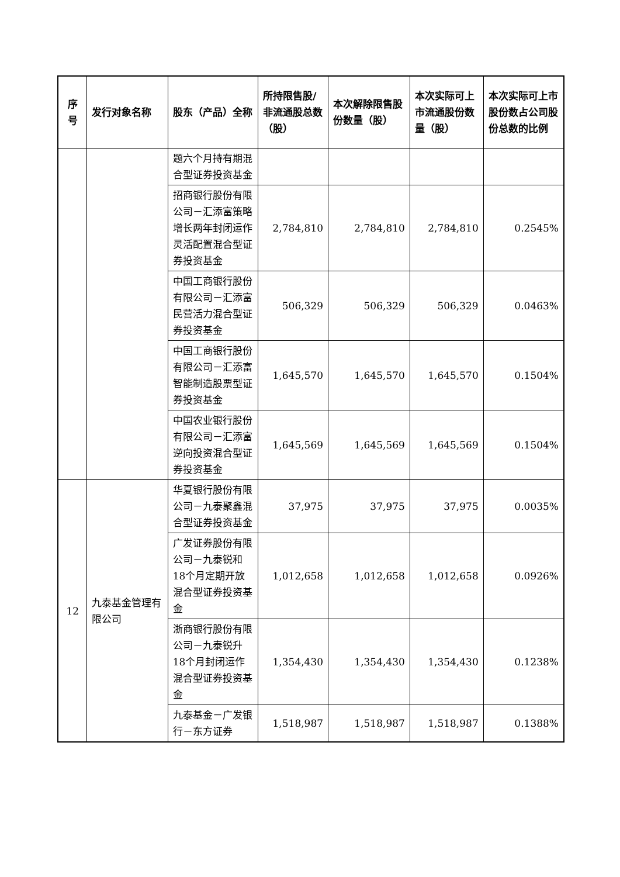| 序号 | 发行对象名称 | 股东（产品）全称 | 所持限售股/非流通股总数（股） | 本次解除限售股份数量（股） | 本次实际可上市流通股份数量（股） | 本次实际可上市股份数占公司股份总数的比例 |
| --- | --- | --- | --- | --- | --- | --- |
| | | 题六个月持有期混合型证券投资基金 | | | | |
| | | 招商银行股份有限公司－汇添富策略增长两年封闭运作灵活配置混合型证券投资基金 | 2,784,810 | 2,784,810 | 2,784,810 | 0.2545% |
| | | 中国工商银行股份有限公司－汇添富民营活力混合型证券投资基金 | 506,329 | 506,329 | 506,329 | 0.0463% |
| | | 中国工商银行股份有限公司－汇添富智能制造股票型证券投资基金 | 1,645,570 | 1,645,570 | 1,645,570 | 0.1504% |
| | | 中国农业银行股份有限公司－汇添富逆向投资混合型证券投资基金 | 1,645,569 | 1,645,569 | 1,645,569 | 0.1504% |
| 12 | 九泰基金管理有限公司 | 华夏银行股份有限公司－九泰聚鑫混合型证券投资基金 | 37,975 | 37,975 | 37,975 | 0.0035% |
| | | 广发证券股份有限公司－九泰锐和18个月定期开放混合型证券投资基金 | 1,012,658 | 1,012,658 | 1,012,658 | 0.0926% |
| | | 浙商银行股份有限公司－九泰锐升18个月封闭运作混合型证券投资基金 | 1,354,430 | 1,354,430 | 1,354,430 | 0.1238% |
| | | 九泰基金－广发银行－东方证券 | 1,518,987 | 1,518,987 | 1,518,987 | 0.1388% |